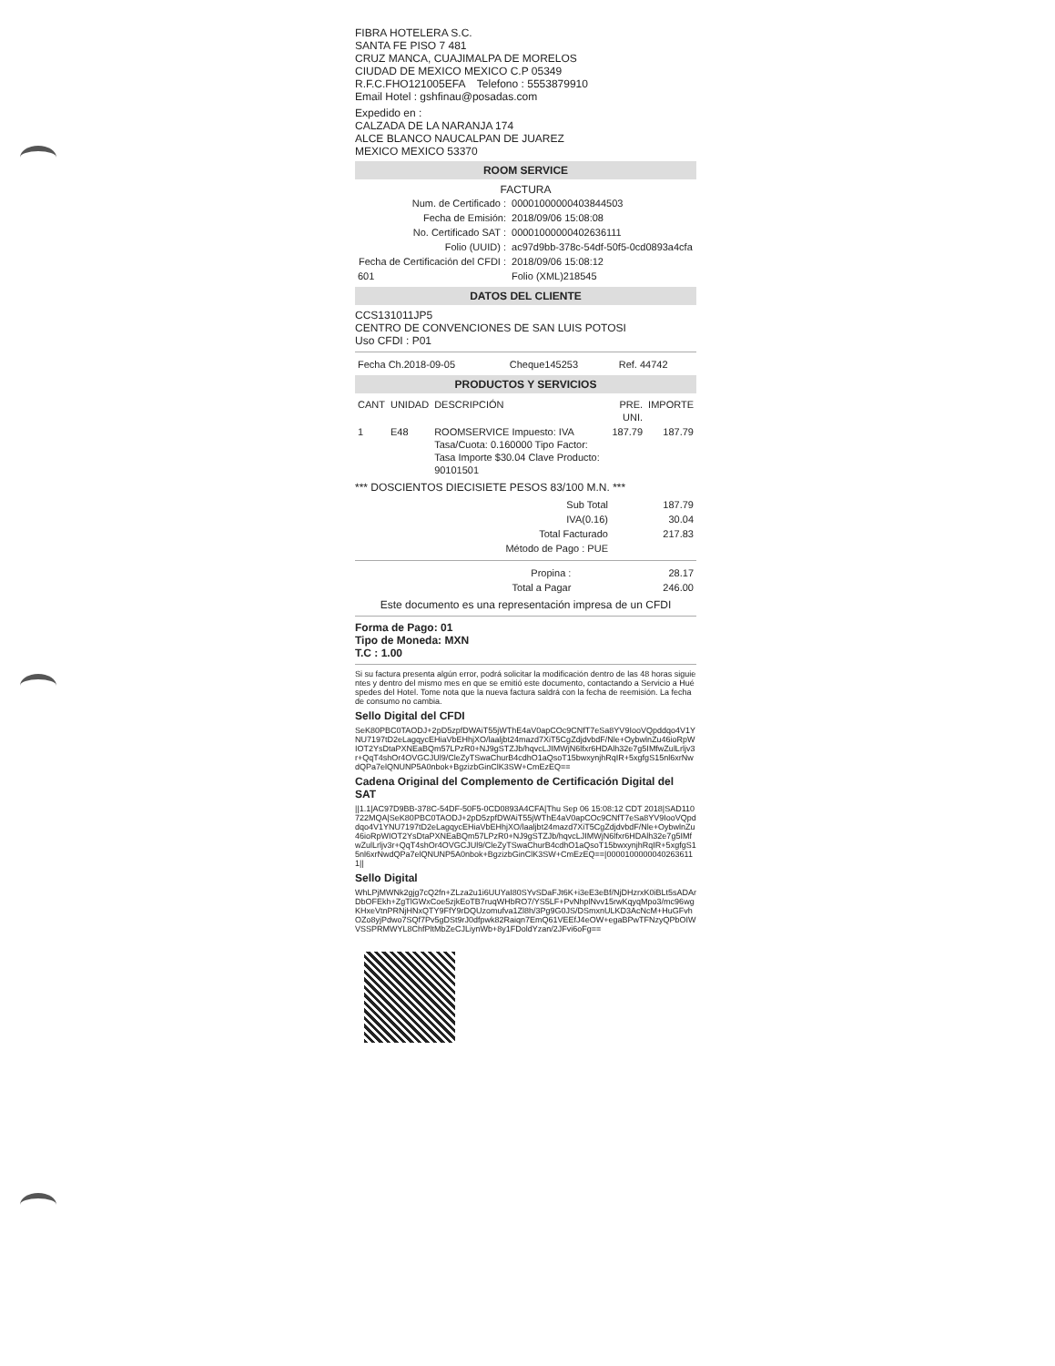FIBRA HOTELERA S.C.
SANTA FE PISO 7 481
CRUZ MANCA, CUAJIMALPA DE MORELOS
CIUDAD DE MEXICO MEXICO C.P 05349
R.F.C.FHO121005EFA Telefono : 5553879910
Email Hotel : gshfinau@posadas.com
Expedido en :
CALZADA DE LA NARANJA 174
ALCE BLANCO NAUCALPAN DE JUAREZ
MEXICO MEXICO 53370
ROOM SERVICE
FACTURA
| Num. de Certificado : | 00001000000403844503 |
| Fecha de Emisión: | 2018/09/06 15:08:08 |
| No. Certificado SAT : | 00001000000402636111 |
| Folio (UUID) : | ac97d9bb-378c-54df-50f5-0cd0893a4cfa |
| Fecha de Certificación del CFDI : | 2018/09/06 15:08:12 |
| 601 | Folio (XML)218545 |
DATOS DEL CLIENTE
CCS131011JP5
CENTRO DE CONVENCIONES DE SAN LUIS POTOSI
Uso CFDI : P01
| Fecha Ch.2018-09-05 | Cheque145253 | Ref. 44742 |
PRODUCTOS Y SERVICIOS
| CANT | UNIDAD | DESCRIPCIÓN | PRE. UNI. | IMPORTE |
| --- | --- | --- | --- | --- |
| 1 | E48 | ROOMSERVICE Impuesto: IVA Tasa/Cuota: 0.160000 Tipo Factor: Tasa Importe $30.04 Clave Producto: 90101501 | 187.79 | 187.79 |
*** DOSCIENTOS DIECISIETE PESOS 83/100 M.N. ***
| Sub Total | 187.79 |
| IVA(0.16) | 30.04 |
| Total Facturado | 217.83 |
| Método de Pago : PUE | |
| Propina : | 28.17 |
| Total a Pagar | 246.00 |
Este documento es una representación impresa de un CFDI
Forma de Pago: 01
Tipo de Moneda: MXN
T.C : 1.00
Si su factura presenta algún error, podrá solicitar la modificación dentro de las 48 horas siguientes y dentro del mismo mes en que se emitió este documento, contactando a Servicio a Huéspedes del Hotel. Tome nota que la nueva factura saldrá con la fecha de reemisión. La fecha de consumo no cambia.
Sello Digital del CFDI
SeK80PBC0TAODJ+2pD5zpfDWAiT55jWThE4aV0apCOc9CNfT7eSa8YV9IooVQpddqo4V1YNU7197tD2eLagqycEHiaVbEHhjXO/laaljbt24mazd7XiT5CgZdjdvbdF/Nle+OybwlnZu46ioRpWIOT2YsDtaPXNEaBQm57LPzR0+NJ9gSTZJb/hqvcLJIMWjN6lfxr6HDAlh32e7g5IMfwZulLrljv3r+QqT4shOr4OVGCJUl9/CleZyTSwaChurB4cdhO1aQsoT15bwxynjhRqIR+5xgfgS15nl6xrNwdQPa7elQNUNP5A0nbok+BgzizbGinClK3SW+CmEzEQ==
Cadena Original del Complemento de Certificación Digital del SAT
||1.1|AC97D9BB-378C-54DF-50F5-0CD0893A4CFA|Thu Sep 06 15:08:12 CDT 2018|SAD110722MQA|SeK80PBC0TAODJ+2pD5zpfDWAiT55jWThE4aV0apCOc9CNfT7eSa8YV9IooVQpddqo4V1YNU7197tD2eLagqycEHiaVbEHhjXO/laaljbt24mazd7XiT5CgZdjdvbdF/Nle+OybwlnZu46ioRpWIOT2YsDtaPXNEaBQm57LPzR0+NJ9gSTZJb/hqvcLJIMWjN6lfxr6HDAlh32e7g5IMfwZulLrljv3r+QqT4shOr4OVGCJUl9/CleZyTSwaChurB4cdhO1aQsoT15bwxynjhRqIR+5xgfgS15nl6xrNwdQPa7elQNUNP5A0nbok+BgzizbGinClK3SW+CmEzEQ==|00001000000402636111||
Sello Digital
WhLPjMWNk2gjg7cQ2fn+ZLza2u1i6UUYaI80SYvSDaFJt6K+i3eE3eBf/NjDHzrxK0iBLt5sADArDbOFEkh+ZgTlGWxCoe5zjkEoTB7ruqWHbRO7/YS5LF+PvNhplNvv15rwKqyqMpo3/mc96wgKHxeVtnPRNjHNxQTY9FfY9rDQUzomufva1Zl8h/3Pg9G0JS/DSmxnULKD3AcNcM+HuGFvhOZo8yjPdwo7SQf7Pv5gDSt9rJ0dfpwk82Raiqn7EmQ61VEEfJ4eOW+egaBPwTFNzyQPbOIWVSSPRMWYL8ChfPltMbZeCJLiynWb+8y1FDoldYzan/2JFvi6oFg==